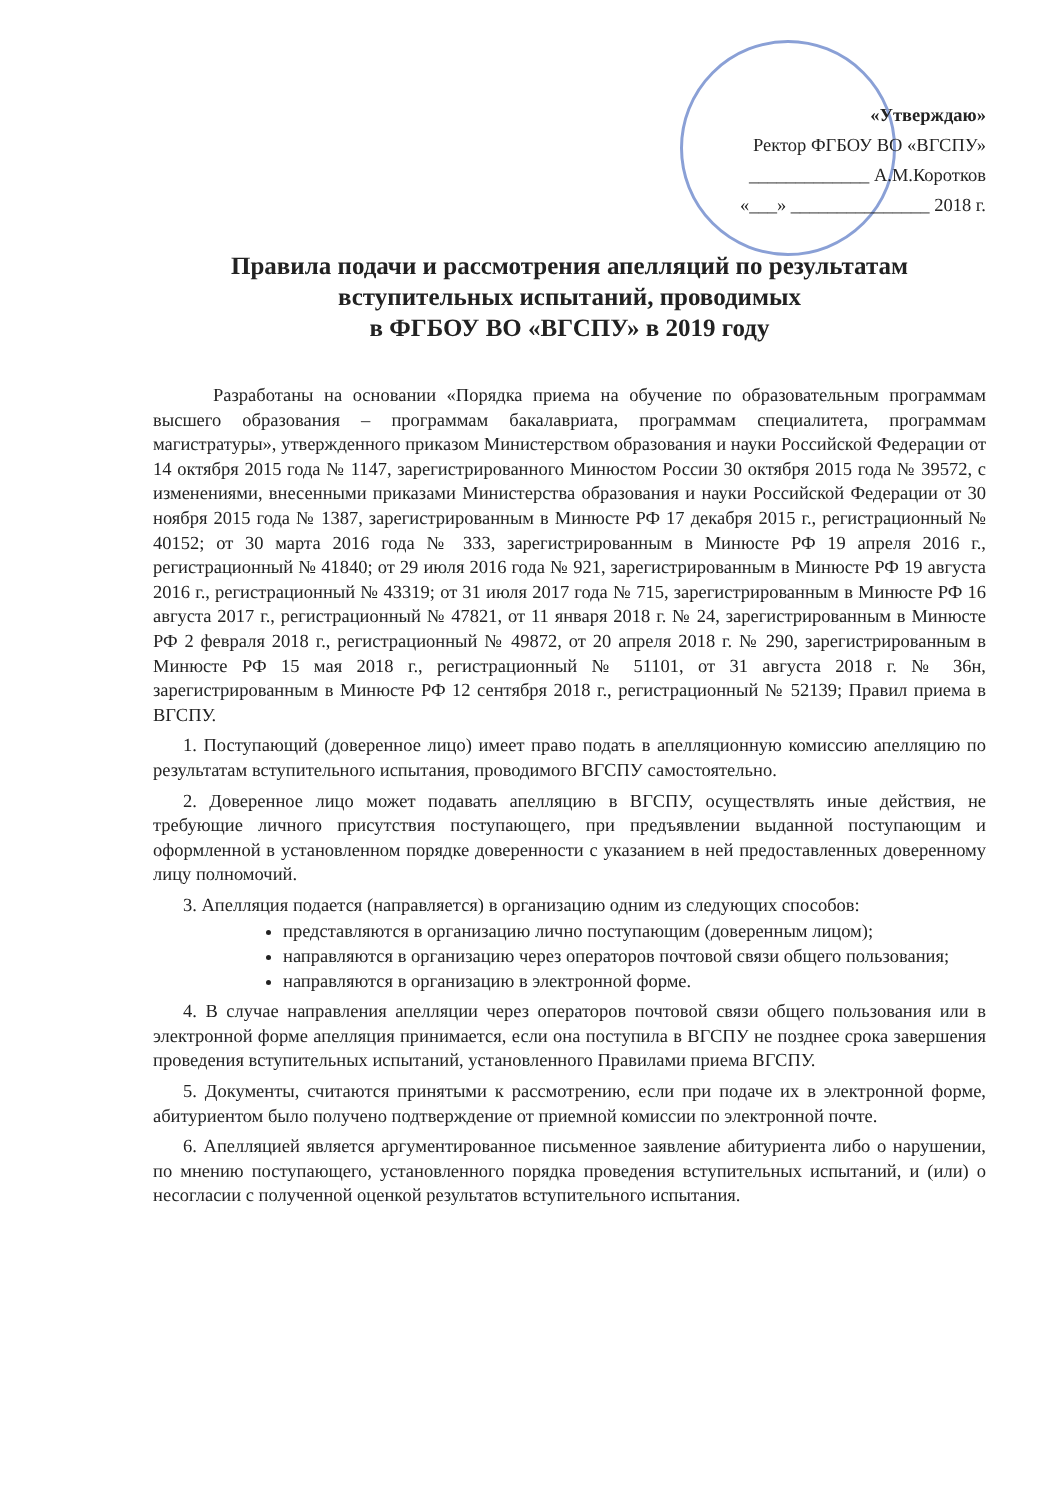«Утверждаю»
Ректор ФГБОУ ВО «ВГСПУ»
_____________ А.М.Коротков
«___» _______________ 2018 г.
Правила подачи и рассмотрения апелляций по результатам вступительных испытаний, проводимых
в ФГБОУ ВО «ВГСПУ» в 2019 году
Разработаны на основании «Порядка приема на обучение по образовательным программам высшего образования – программам бакалавриата, программам специалитета, программам магистратуры», утвержденного приказом Министерством образования и науки Российской Федерации от 14 октября 2015 года № 1147, зарегистрированного Минюстом России 30 октября 2015 года № 39572, с изменениями, внесенными приказами Министерства образования и науки Российской Федерации от 30 ноября 2015 года № 1387, зарегистрированным в Минюсте РФ 17 декабря 2015 г., регистрационный № 40152; от 30 марта 2016 года № 333, зарегистрированным в Минюсте РФ 19 апреля 2016 г., регистрационный № 41840; от 29 июля 2016 года № 921, зарегистрированным в Минюсте РФ 19 августа 2016 г., регистрационный № 43319; от 31 июля 2017 года № 715, зарегистрированным в Минюсте РФ 16 августа 2017 г., регистрационный № 47821, от 11 января 2018 г. № 24, зарегистрированным в Минюсте РФ 2 февраля 2018 г., регистрационный № 49872, от 20 апреля 2018 г. № 290, зарегистрированным в Минюсте РФ 15 мая 2018 г., регистрационный № 51101, от 31 августа 2018 г. № 36н, зарегистрированным в Минюсте РФ 12 сентября 2018 г., регистрационный № 52139; Правил приема в ВГСПУ.
1. Поступающий (доверенное лицо) имеет право подать в апелляционную комиссию апелляцию по результатам вступительного испытания, проводимого ВГСПУ самостоятельно.
2. Доверенное лицо может подавать апелляцию в ВГСПУ, осуществлять иные действия, не требующие личного присутствия поступающего, при предъявлении выданной поступающим и оформленной в установленном порядке доверенности с указанием в ней предоставленных доверенному лицу полномочий.
3. Апелляция подается (направляется) в организацию одним из следующих способов:
представляются в организацию лично поступающим (доверенным лицом);
направляются в организацию через операторов почтовой связи общего пользования;
направляются в организацию в электронной форме.
4. В случае направления апелляции через операторов почтовой связи общего пользования или в электронной форме апелляция принимается, если она поступила в ВГСПУ не позднее срока завершения проведения вступительных испытаний, установленного Правилами приема ВГСПУ.
5. Документы, считаются принятыми к рассмотрению, если при подаче их в электронной форме, абитуриентом было получено подтверждение от приемной комиссии по электронной почте.
6. Апелляцией является аргументированное письменное заявление абитуриента либо о нарушении, по мнению поступающего, установленного порядка проведения вступительных испытаний, и (или) о несогласии с полученной оценкой результатов вступительного испытания.